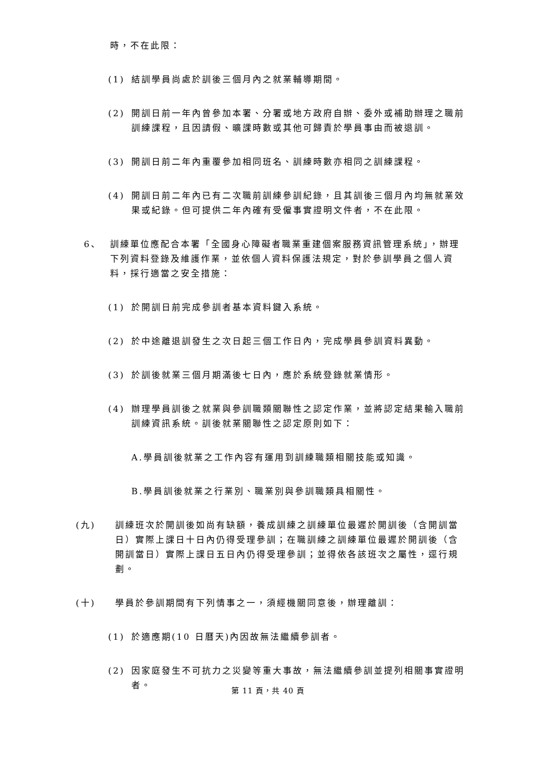時，不在此限：
(1) 結訓學員尚處於訓後三個月內之就業輔導期間。
(2) 開訓日前一年內曾參加本署、分署或地方政府自辦、委外或補助辦理之職前訓練課程，且因請假、曠課時數或其他可歸責於學員事由而被退訓。
(3) 開訓日前二年內重覆參加相同班名、訓練時數亦相同之訓練課程。
(4) 開訓日前二年內已有二次職前訓練參訓紀錄，且其訓後三個月內均無就業效果或紀錄。但可提供二年內確有受僱事實證明文件者，不在此限。
6、 訓練單位應配合本署「全國身心障礙者職業重建個案服務資訊管理系統」，辦理下列資料登錄及維護作業，並依個人資料保護法規定，對於參訓學員之個人資料，採行適當之安全措施：
(1) 於開訓日前完成參訓者基本資料鍵入系統。
(2) 於中途離退訓發生之次日起三個工作日內，完成學員參訓資料異動。
(3) 於訓後就業三個月期滿後七日內，應於系統登錄就業情形。
(4) 辦理學員訓後之就業與參訓職類關聯性之認定作業，並將認定結果輸入職前訓練資訊系統。訓後就業關聯性之認定原則如下：
A.學員訓後就業之工作內容有運用到訓練職類相關技能或知識。
B.學員訓後就業之行業別、職業別與參訓職類具相關性。
(九) 訓練班次於開訓後如尚有缺額，養成訓練之訓練單位最遲於開訓後（含開訓當日）實際上課日十日內仍得受理參訓；在職訓練之訓練單位最遲於開訓後（含開訓當日）實際上課日五日內仍得受理參訓；並得依各該班次之屬性，逕行規劃。
(十) 學員於參訓期間有下列情事之一，須經機關同意後，辦理離訓：
(1) 於適應期(10 日曆天)內因故無法繼續參訓者。
(2) 因家庭發生不可抗力之災變等重大事故，無法繼續參訓並提列相關事實證明者。
第 11 頁，共 40 頁